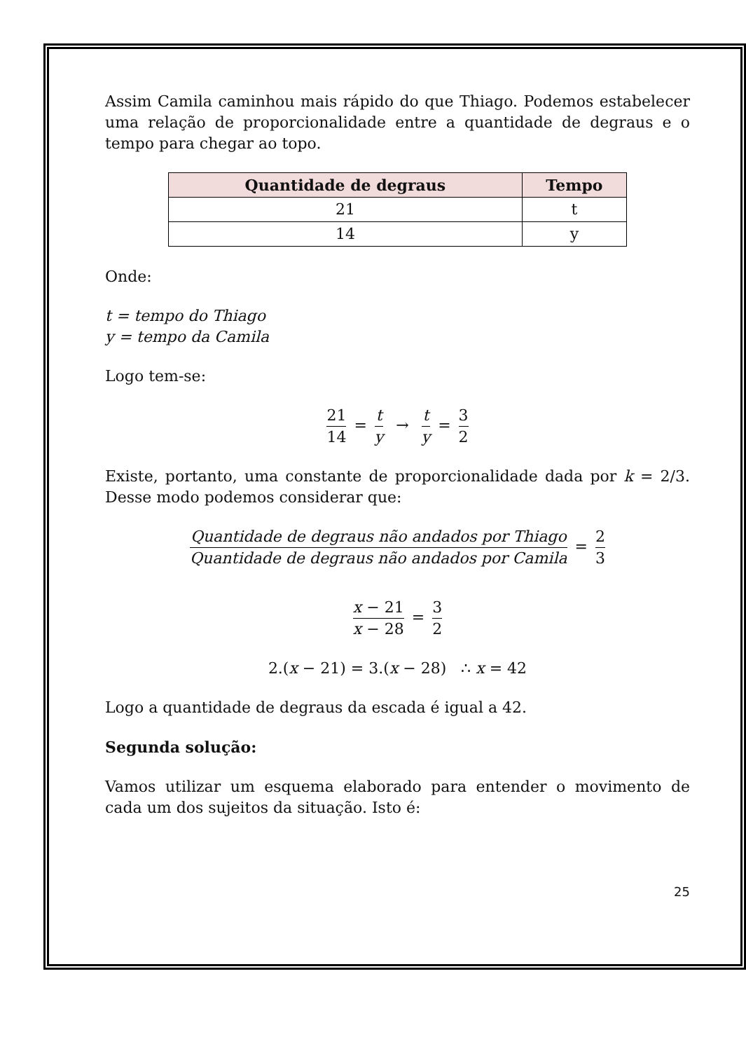Assim Camila caminhou mais rápido do que Thiago. Podemos estabelecer uma relação de proporcionalidade entre a quantidade de degraus e o tempo para chegar ao topo.
| Quantidade de degraus | Tempo |
| --- | --- |
| 21 | t |
| 14 | y |
Onde:
t = tempo do Thiago
y = tempo da Camila
Logo tem-se:
21 14 = t y → t y = 3 2
Existe, portanto, uma constante de proporcionalidade dada por k = 2/3. Desse modo podemos considerar que:
Quantidade de degraus não andados por Thiago Quantidade de degraus não andados por Camila = 2 3
x − 21 x − 28 = 3 2
2.(x − 21) = 3.(x − 28) ∴ x = 42
Logo a quantidade de degraus da escada é igual a 42.
Segunda solução:
Vamos utilizar um esquema elaborado para entender o movimento de cada um dos sujeitos da situação. Isto é:
25